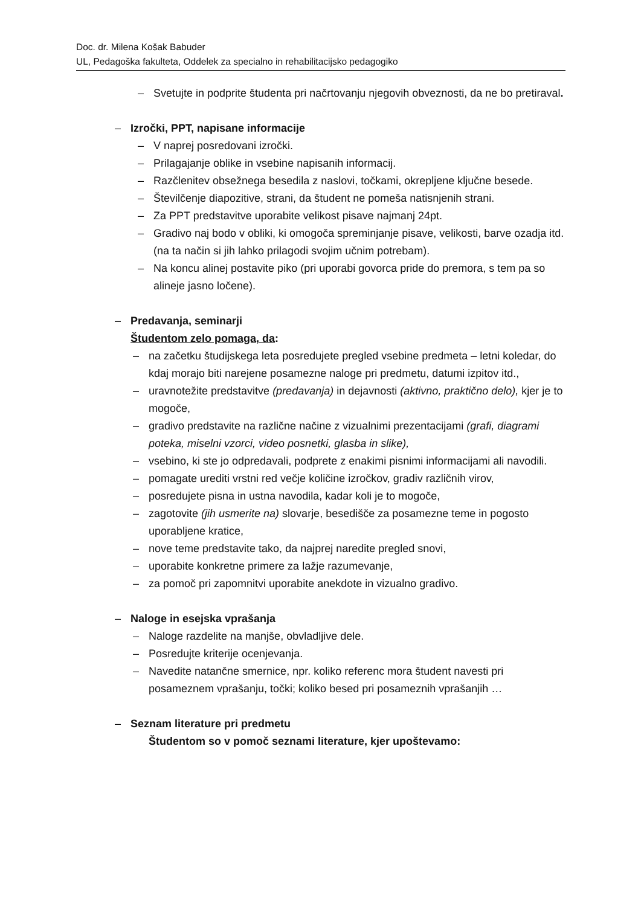Doc. dr. Milena Košak Babuder
UL, Pedagoška fakulteta, Oddelek za specialno in rehabilitacijsko pedagogiko
– Svetujte in podprite študenta pri načrtovanju njegovih obveznosti, da ne bo pretiraval.
– Izročki, PPT, napisane informacije
– V naprej posredovani izročki.
– Prilagajanje oblike in vsebine napisanih informacij.
– Razčlenitev obsežnega besedila z naslovi, točkami, okrepljene ključne besede.
– Številčenje diapozitive, strani, da študent ne pomeša natisnjenih strani.
– Za PPT predstavitve uporabite velikost pisave najmanj 24pt.
– Gradivo naj bodo v obliki, ki omogoča spreminjanje pisave, velikosti, barve ozadja itd. (na ta način si jih lahko prilagodi svojim učnim potrebam).
– Na koncu alinej postavite piko (pri uporabi govorca pride do premora, s tem pa so alineje jasno ločene).
– Predavanja, seminarji
Študentom zelo pomaga, da:
– na začetku študijskega leta posredujete pregled vsebine predmeta – letni koledar, do kdaj morajo biti narejene posamezne naloge pri predmetu, datumi izpitov itd.,
– uravnotežite predstavitve (predavanja) in dejavnosti (aktivno, praktično delo), kjer je to mogoče,
– gradivo predstavite na različne načine z vizualnimi prezentacijami (grafi, diagrami poteka, miselni vzorci, video posnetki, glasba in slike),
– vsebino, ki ste jo odpredavali, podprete z enakimi pisnimi informacijami ali navodili.
– pomagate urediti vrstni red večje količine izročkov, gradiv različnih virov,
– posredujete pisna in ustna navodila, kadar koli je to mogoče,
– zagotovite (jih usmerite na) slovarje, besedišče za posamezne teme in pogosto uporabljene kratice,
– nove teme predstavite tako, da najprej naredite pregled snovi,
– uporabite konkretne primere za lažje razumevanje,
– za pomoč pri zapomnitvi uporabite anekdote in vizualno gradivo.
– Naloge in esejska vprašanja
– Naloge razdelite na manjše, obvladljive dele.
– Posredujte kriterije ocenjevanja.
– Navedite natančne smernice, npr. koliko referenc mora študent navesti pri posameznem vprašanju, točki; koliko besed pri posameznih vprašanjih …
– Seznam literature pri predmetu
Študentom so v pomoč seznami literature, kjer upoštevamo: